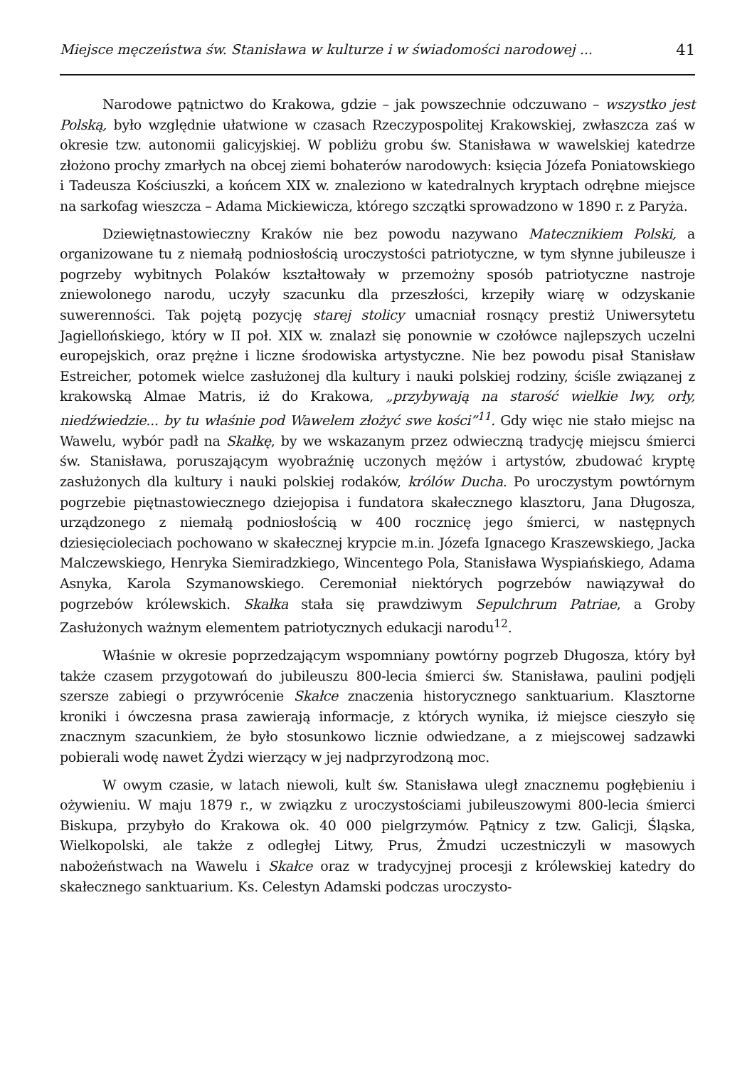Miejsce męczeństwa św. Stanisława w kulturze i w świadomości narodowej ... 41
Narodowe pątnictwo do Krakowa, gdzie – jak powszechnie odczuwano – wszystko jest Polską, było względnie ułatwione w czasach Rzeczypospolitej Krakowskiej, zwłaszcza zaś w okresie tzw. autonomii galicyjskiej. W pobliżu grobu św. Stanisława w wawelskiej katedrze złożono prochy zmarłych na obcej ziemi bohaterów narodowych: księcia Józefa Poniatowskiego i Tadeusza Kościuszki, a końcem XIX w. znaleziono w katedralnych kryptach odrębne miejsce na sarkofag wieszcza – Adama Mickiewicza, którego szczątki sprowadzono w 1890 r. z Paryża.
Dziewiętnastowieczny Kraków nie bez powodu nazywano Matecznikiem Polski, a organizowane tu z niemałą podniosłością uroczystości patriotyczne, w tym słynne jubileusze i pogrzeby wybitnych Polaków kształtowały w przemożny sposób patriotyczne nastroje zniewolonego narodu, uczyły szacunku dla przeszłości, krzepiły wiarę w odzyskanie suwerenności. Tak pojętą pozycję starej stolicy umacniał rosnący prestiż Uniwersytetu Jagiellońskiego, który w II poł. XIX w. znalazł się ponownie w czołówce najlepszych uczelni europejskich, oraz prężne i liczne środowiska artystyczne. Nie bez powodu pisał Stanisław Estreicher, potomek wielce zasłużonej dla kultury i nauki polskiej rodziny, ściśle związanej z krakowską Almae Matris, iż do Krakowa, „przybywają na starość wielkie lwy, orły, niedźwiedzie... by tu właśnie pod Wawelem złożyć swe kości”<sup>11</sup>. Gdy więc nie stało miejsc na Wawelu, wybór padł na Skałkę, by we wskazanym przez odwieczną tradycję miejscu śmierci św. Stanisława, poruszającym wyobraźnię uczonych mężów i artystów, zbudować kryptę zasłużonych dla kultury i nauki polskiej rodaków, królów Ducha. Po uroczystym powtórnym pogrzebie piętnastowiecznego dziejopisa i fundatora skałecznego klasztoru, Jana Długosza, urządzonego z niemałą podniosłością w 400 rocznicę jego śmierci, w następnych dziesięcioleciach pochowano w skałecznej krypcie m.in. Józefa Ignacego Kraszewskiego, Jacka Malczewskiego, Henryka Siemiradzkiego, Wincentego Pola, Stanisława Wyspiańskiego, Adama Asnyka, Karola Szymanowskiego. Ceremoniał niektórych pogrzebów nawiązywał do pogrzebów królewskich. Skałka stała się prawdziwym Sepulchrum Patriae, a Groby Zasłużonych ważnym elementem patriotycznych edukacji narodu<sup>12</sup>.
Właśnie w okresie poprzedzającym wspomniany powtórny pogrzeb Długosza, który był także czasem przygotowań do jubileuszu 800-lecia śmierci św. Stanisława, paulini podjęli szersze zabiegi o przywrócenie Skałce znaczenia historycznego sanktuarium. Klasztorne kroniki i ówczesna prasa zawierają informacje, z których wynika, iż miejsce cieszyło się znacznym szacunkiem, że było stosunkowo licznie odwiedzane, a z miejscowej sadzawki pobierali wodę nawet Żydzi wierzący w jej nadprzyrodzoną moc.
W owym czasie, w latach niewoli, kult św. Stanisława uległ znacznemu pogłębieniu i ożywieniu. W maju 1879 r., w związku z uroczystościami jubileuszowymi 800-lecia śmierci Biskupa, przybyło do Krakowa ok. 40 000 pielgrzymów. Pątnicy z tzw. Galicji, Śląska, Wielkopolski, ale także z odległej Litwy, Prus, Żmudzi uczestniczyli w masowych nabożeństwach na Wawelu i Skałce oraz w tradycyjnej procesji z królewskiej katedry do skałecznego sanktuarium. Ks. Celestyn Adamski podczas uroczysto-